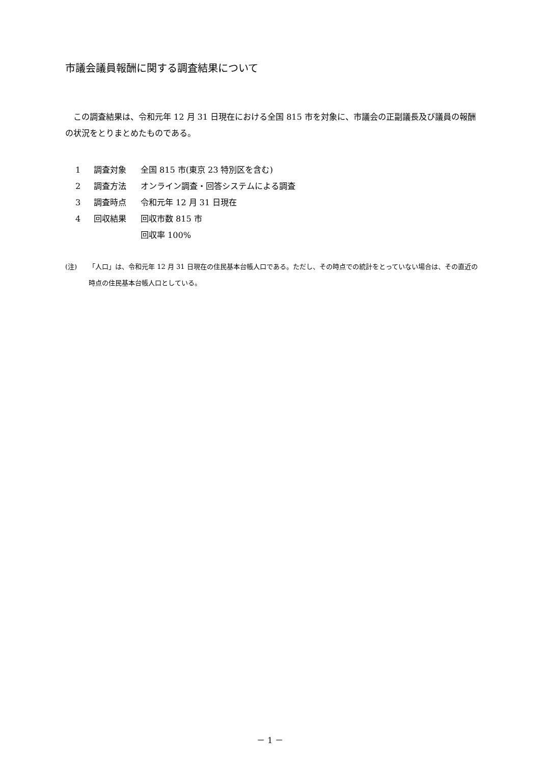市議会議員報酬に関する調査結果について
　この調査結果は、令和元年 12 月 31 日現在における全国 815 市を対象に、市議会の正副議長及び議員の報酬の状況をとりまとめたものである。
1 調査対象 全国 815 市(東京 23 特別区を含む)
2 調査方法 オンライン調査・回答システムによる調査
3 調査時点 令和元年 12 月 31 日現在
4 回収結果 回収市数 815 市
回収率 100%
(注) 「人口」は、令和元年 12 月 31 日現在の住民基本台帳人口である。ただし、その時点での統計をとっていない場合は、その直近の時点の住民基本台帳人口としている。
－ 1 －